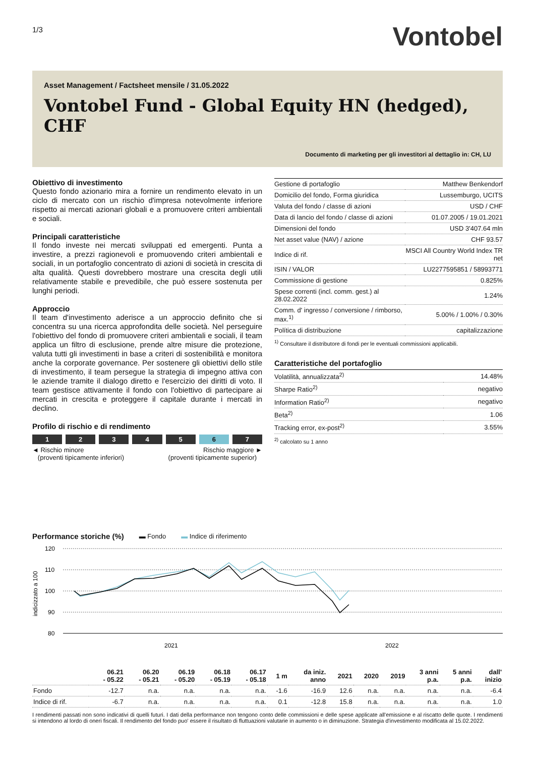1/3
Vontobel
Asset Management / Factsheet mensile / 31.05.2022
Vontobel Fund - Global Equity HN (hedged), CHF
Documento di marketing per gli investitori al dettaglio in: CH, LU
Obiettivo di investimento
Questo fondo azionario mira a fornire un rendimento elevato in un ciclo di mercato con un rischio d'impresa notevolmente inferiore rispetto ai mercati azionari globali e a promuovere criteri ambientali e sociali.
Principali caratteristiche
Il fondo investe nei mercati sviluppati ed emergenti. Punta a investire, a prezzi ragionevoli e promuovendo criteri ambientali e sociali, in un portafoglio concentrato di azioni di società in crescita di alta qualità. Questi dovrebbero mostrare una crescita degli utili relativamente stabile e prevedibile, che può essere sostenuta per lunghi periodi.
Approccio
Il team d'investimento aderisce a un approccio definito che si concentra su una ricerca approfondita delle società. Nel perseguire l'obiettivo del fondo di promuovere criteri ambientali e sociali, il team applica un filtro di esclusione, prende altre misure die protezione, valuta tutti gli investimenti in base a criteri di sostenibilità e monitora anche la corporate governance. Per sostenere gli obiettivi dello stile di investimento, il team persegue la strategia di impegno attiva con le aziende tramite il dialogo diretto e l'esercizio dei diritti di voto. Il team gestisce attivamente il fondo con l'obiettivo di partecipare ai mercati in crescita e proteggere il capitale durante i mercati in declino.
Profilo di rischio e di rendimento
1 2 3 4 5 6 7
◄ Rischio minore
(proventi tipicamente inferiori)
Rischio maggiore ►
(proventi tipicamente superior)
| Gestione di portafoglio | Matthew Benkendorf |
| Domicilio del fondo, Forma giuridica | Lussemburgo, UCITS |
| Valuta del fondo / classe di azioni | USD / CHF |
| Data di lancio del fondo / classe di azioni | 01.07.2005 / 19.01.2021 |
| Dimensioni del fondo | USD 3'407.64 mln |
| Net asset value (NAV) / azione | CHF 93.57 |
| Indice di rif. | MSCI All Country World Index TR net |
| ISIN / VALOR | LU2277595851 / 58993771 |
| Commissione di gestione | 0.825% |
| Spese correnti (incl. comm. gest.) al 28.02.2022 | 1.24% |
| Comm. d' ingresso / conversione / rimborso, max.<sup>1)</sup> | 5.00% / 1.00% / 0.30% |
| Política di distribuzione | capitalizzazione |
<sup>1)</sup> Consultare il distributore di fondi per le eventuali commissioni applicabili.
Caratteristiche del portafoglio
| Volatilità, annualizzata<sup>2)</sup> | 14.48% |
| Sharpe Ratio<sup>2)</sup> | negativo |
| Information Ratio<sup>2)</sup> | negativo |
| Beta<sup>2)</sup> | 1.06 |
| Tracking error, ex-post<sup>2)</sup> | 3.55% |
<sup>2)</sup> calcolato su 1 anno
Performance storiche (%)
▬ Fondo ▬ Indice di riferimento
120
110
100
90
80
2021
2022
indicizzato a 100
| | 06.21 - 05.22 | 06.20 - 05.21 | 06.19 - 05.20 | 06.18 - 05.19 | 06.17 - 05.18 | 1 m | da iniz. anno | 2021 | 2020 | 2019 | 3 anni p.a. | 5 anni p.a. | dall' inizio |
| --- | --- | --- | --- | --- | --- | --- | --- | --- | --- | --- | --- | --- | --- |
| Fondo | -12.7 | n.a. | n.a. | n.a. | n.a. | -1.6 | -16.9 | 12.6 | n.a. | n.a. | n.a. | n.a. | -6.4 |
| Indice di rif. | -6.7 | n.a. | n.a. | n.a. | n.a. | 0.1 | -12.8 | 15.8 | n.a. | n.a. | n.a. | n.a. | 1.0 |
I rendimenti passati non sono indicativi di quelli futuri. I dati della performance non tengono conto delle commissioni e delle spese applicate all'emissione e al riscatto delle quote. I rendimenti si intendono al lordo di oneri fiscali. Il rendimento del fondo puo' essere il risultato di fluttuazioni valutarie in aumento o in diminuzione. Strategia d'investimento modificata al 15.02.2022.